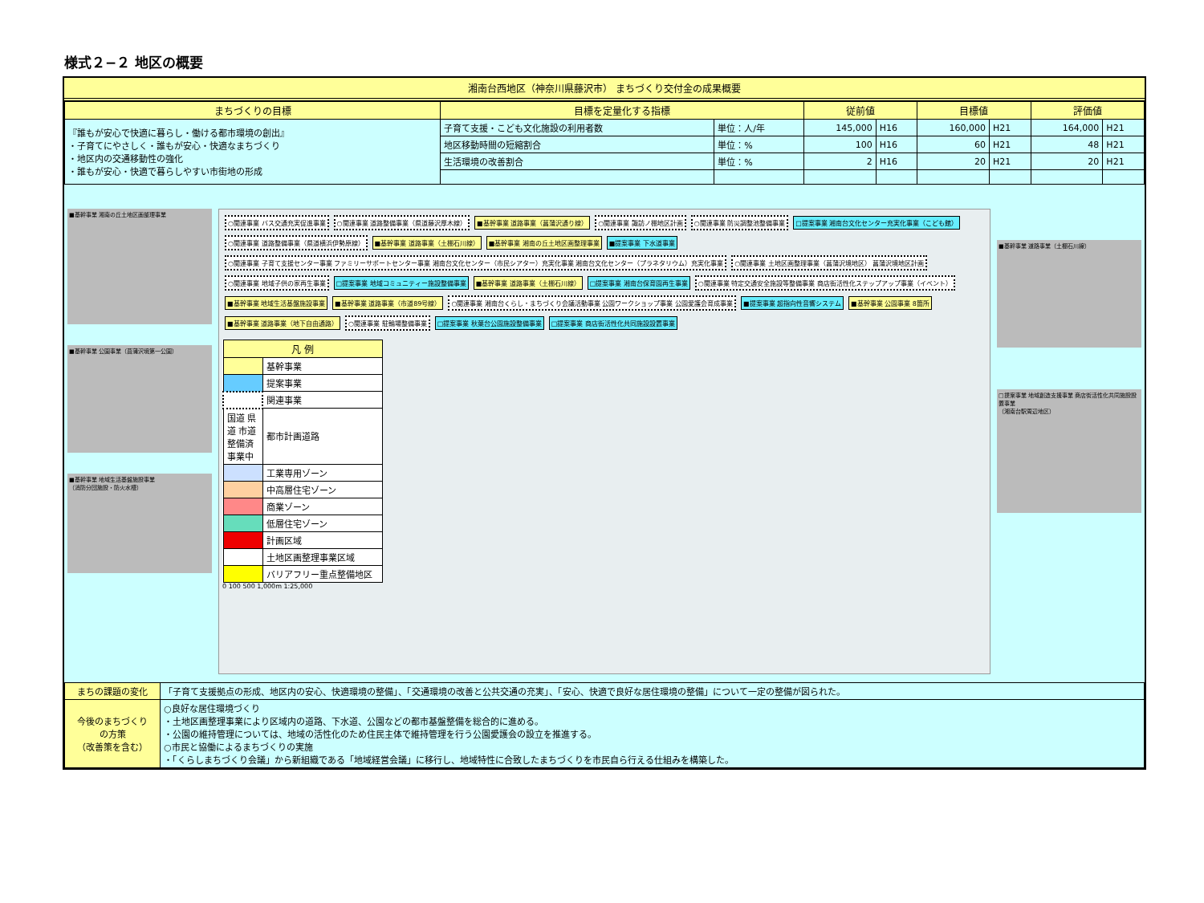様式２−２ 地区の概要
湘南台西地区（神奈川県藤沢市） まちづくり交付金の成果概要
| まちづくりの目標 | 目標を定量化する指標 | | 従前値 | | 目標値 | | 評価値 | |
| --- | --- | --- | --- | --- | --- | --- | --- | --- |
| 『誰もが安心で快適に暮らし・働ける都市環境の創出』 ・子育てにやさしく・誰もが安心・快適なまちづくり ・地区内の交通移動性の強化 ・誰もが安心・快適で暮らしやすい市街地の形成 | 子育て支援・こども文化施設の利用者数 | 単位：人/年 | 145,000 | H16 | 160,000 | H21 | 164,000 | H21 |
| | 地区移動時間の短縮割合 | 単位：% | 100 | H16 | 60 | H21 | 48 | H21 |
| | 生活環境の改善割合 | 単位：% | 2 | H16 | 20 | H21 | 20 | H21 |
■基幹事業 湘南の丘土地区画整理事業
■基幹事業 公園事業（菖蒲沢境第一公園）
■基幹事業 地域生活基盤施設事業
（消防分団施設・防火水槽）
○関連事業 バス交通充実促進事業 ○関連事業 道路整備事業（県道藤沢厚木線） ■基幹事業 道路事業（菖蒲沢通り線） ○関連事業 諏訪ノ棚地区計画 ○関連事業 防災調整池整備事業 □提案事業 湘南台文化センター充実化事業（こども館） ○関連事業 道路整備事業（県道横浜伊勢原線） ■基幹事業 道路事業（土棚石川線） ■基幹事業 湘南の丘土地区画整理事業 ■提案事業 下水道事業 ○関連事業 子育て支援センター事業 ファミリーサポートセンター事業 湘南台文化センター（市民シアター）充実化事業 湘南台文化センター（プラネタリウム）充実化事業 ○関連事業 土地区画整理事業（菖蒲沢境地区） 菖蒲沢境地区計画 ○関連事業 地域子供の家再生事業 □提案事業 地域コミュニティー施設整備事業 ■基幹事業 道路事業（土棚石川線） □提案事業 湘南台保育園再生事業 ○関連事業 特定交通安全施設等整備事業 商店街活性化ステップアップ事業（イベント） ■基幹事業 地域生活基盤施設事業 ■基幹事業 道路事業（市道89号線） ○関連事業 湘南台くらし・まちづくり会議活動事業 公園ワークショップ事業 公園愛護会育成事業 ■提案事業 超指向性音響システム ■基幹事業 公園事業 8箇所 ■基幹事業 道路事業（地下自由通路） ○関連事業 駐輪場整備事業 □提案事業 秋葉台公園施設整備事業 □提案事業 商店街活性化共同施設設置事業
| 凡 例 | |
| --- | --- |
| | 基幹事業 |
| | 提案事業 |
| | 関連事業 |
| 国道 県道 市道 整備済 事業中 | 都市計画道路 |
| | 工業専用ゾーン |
| | 中高層住宅ゾーン |
| | 商業ゾーン |
| | 低層住宅ゾーン |
| | 計画区域 |
| | 土地区画整理事業区域 |
| | バリアフリー重点整備地区 |
0 100 500 1,000m 1:25,000
■基幹事業 道路事業（土棚石川線）
□提案事業 地域創造支援事業 商店街活性化共同施設設置事業
（湘南台駅周辺地区）
| まちの課題の変化 | 「子育て支援拠点の形成、地区内の安心、快適環境の整備」、「交通環境の改善と公共交通の充実」、「安心、快適で良好な居住環境の整備」について一定の整備が図られた。 |
| 今後のまちづくり の方策 （改善策を含む） | ○良好な居住環境づくり ・土地区画整理事業により区域内の道路、下水道、公園などの都市基盤整備を総合的に進める。 ・公園の維持管理については、地域の活性化のため住民主体で維持管理を行う公園愛護会の設立を推進する。 ○市民と協働によるまちづくりの実施 ・「くらしまちづくり会議」から新組織である「地域経営会議」に移行し、地域特性に合致したまちづくりを市民自ら行える仕組みを構築した。 |